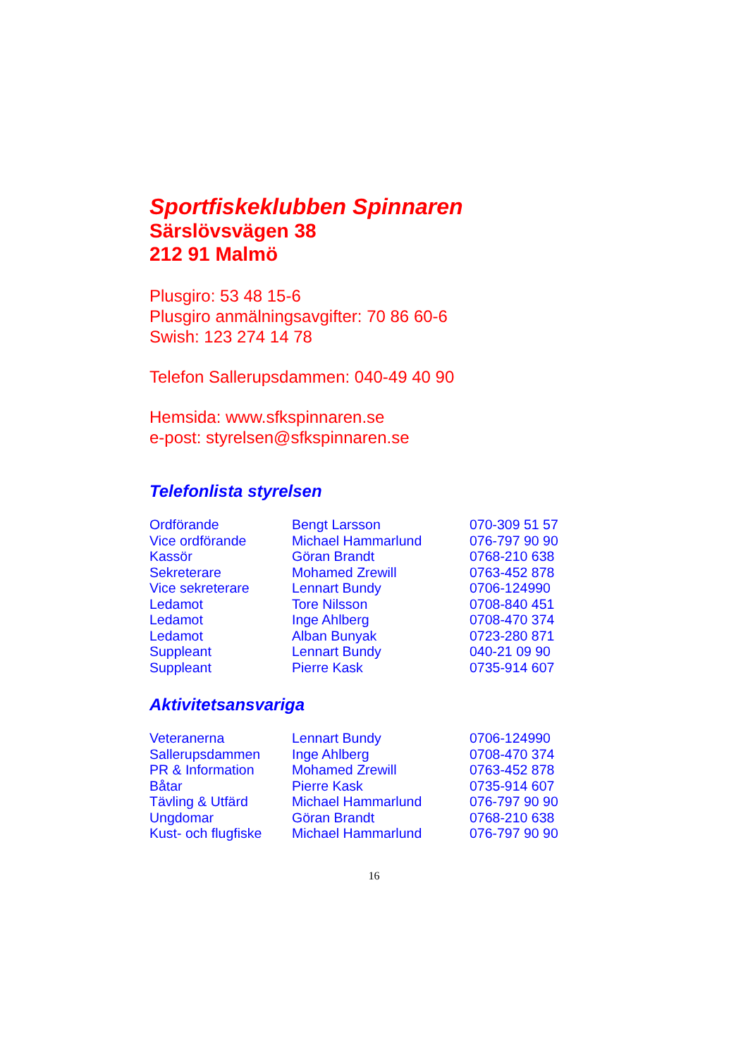Sportfiskeklubben Spinnaren
Särslövsvägen 38
212 91 Malmö
Plusgiro: 53 48 15-6
Plusgiro anmälningsavgifter: 70 86 60-6
Swish: 123 274 14 78
Telefon Sallerupsdammen: 040-49 40 90
Hemsida: www.sfkspinnaren.se
e-post: styrelsen@sfkspinnaren.se
Telefonlista styrelsen
| Ordförande | Bengt Larsson | 070-309 51 57 |
| Vice ordförande | Michael Hammarlund | 076-797 90 90 |
| Kassör | Göran Brandt | 0768-210 638 |
| Sekreterare | Mohamed Zrewill | 0763-452 878 |
| Vice sekreterare | Lennart Bundy | 0706-124990 |
| Ledamot | Tore Nilsson | 0708-840 451 |
| Ledamot | Inge Ahlberg | 0708-470 374 |
| Ledamot | Alban Bunyak | 0723-280 871 |
| Suppleant | Lennart Bundy | 040-21 09 90 |
| Suppleant | Pierre Kask | 0735-914 607 |
Aktivitetsansvariga
| Veteranerna | Lennart Bundy | 0706-124990 |
| Sallerupsdammen | Inge Ahlberg | 0708-470 374 |
| PR & Information | Mohamed Zrewill | 0763-452 878 |
| Båtar | Pierre Kask | 0735-914 607 |
| Tävling & Utfärd | Michael Hammarlund | 076-797 90 90 |
| Ungdomar | Göran Brandt | 0768-210 638 |
| Kust- och flugfiske | Michael Hammarlund | 076-797 90 90 |
16